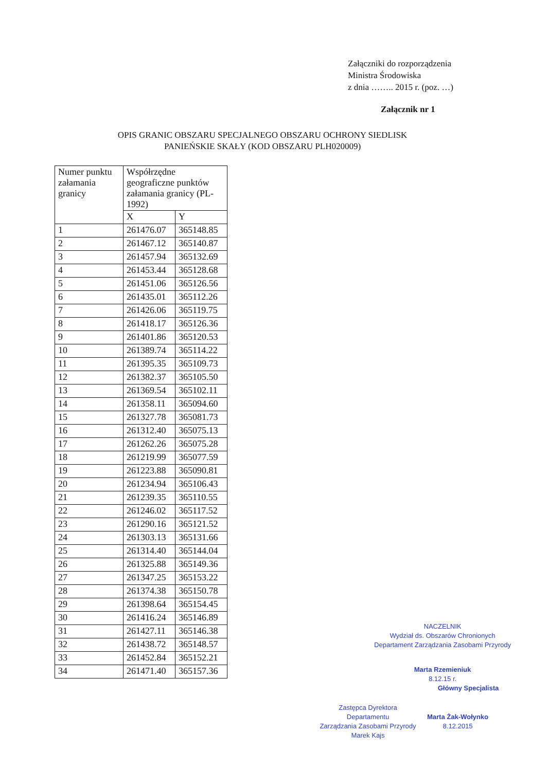Załączniki do rozporządzenia
Ministra Środowiska
z dnia …….. 2015 r. (poz. …)
Załącznik nr 1
OPIS GRANIC OBSZARU SPECJALNEGO OBSZARU OCHRONY SIEDLISK
PANIEŃSKIE SKAŁY (KOD OBSZARU PLH020009)
| Numer punktu załamania granicy | Współrzędne geograficzne punktów załamania granicy (PL-1992) | |
| --- | --- | --- |
| | X | Y |
| 1 | 261476.07 | 365148.85 |
| 2 | 261467.12 | 365140.87 |
| 3 | 261457.94 | 365132.69 |
| 4 | 261453.44 | 365128.68 |
| 5 | 261451.06 | 365126.56 |
| 6 | 261435.01 | 365112.26 |
| 7 | 261426.06 | 365119.75 |
| 8 | 261418.17 | 365126.36 |
| 9 | 261401.86 | 365120.53 |
| 10 | 261389.74 | 365114.22 |
| 11 | 261395.35 | 365109.73 |
| 12 | 261382.37 | 365105.50 |
| 13 | 261369.54 | 365102.11 |
| 14 | 261358.11 | 365094.60 |
| 15 | 261327.78 | 365081.73 |
| 16 | 261312.40 | 365075.13 |
| 17 | 261262.26 | 365075.28 |
| 18 | 261219.99 | 365077.59 |
| 19 | 261223.88 | 365090.81 |
| 20 | 261234.94 | 365106.43 |
| 21 | 261239.35 | 365110.55 |
| 22 | 261246.02 | 365117.52 |
| 23 | 261290.16 | 365121.52 |
| 24 | 261303.13 | 365131.66 |
| 25 | 261314.40 | 365144.04 |
| 26 | 261325.88 | 365149.36 |
| 27 | 261347.25 | 365153.22 |
| 28 | 261374.38 | 365150.78 |
| 29 | 261398.64 | 365154.45 |
| 30 | 261416.24 | 365146.89 |
| 31 | 261427.11 | 365146.38 |
| 32 | 261438.72 | 365148.57 |
| 33 | 261452.84 | 365152.21 |
| 34 | 261471.40 | 365157.36 |
NACZELNIK
Wydział ds. Obszarów Chronionych
Departament Zarządzania Zasobami Przyrody
Marta Rzemieniuk
8.12.15 r.
Główny Specjalista
Zastępca Dyrektora
Departamentu
Zarządzania Zasobami Przyrody
Marek Kajs
Marta Żak-Wołynko
8.12.2015